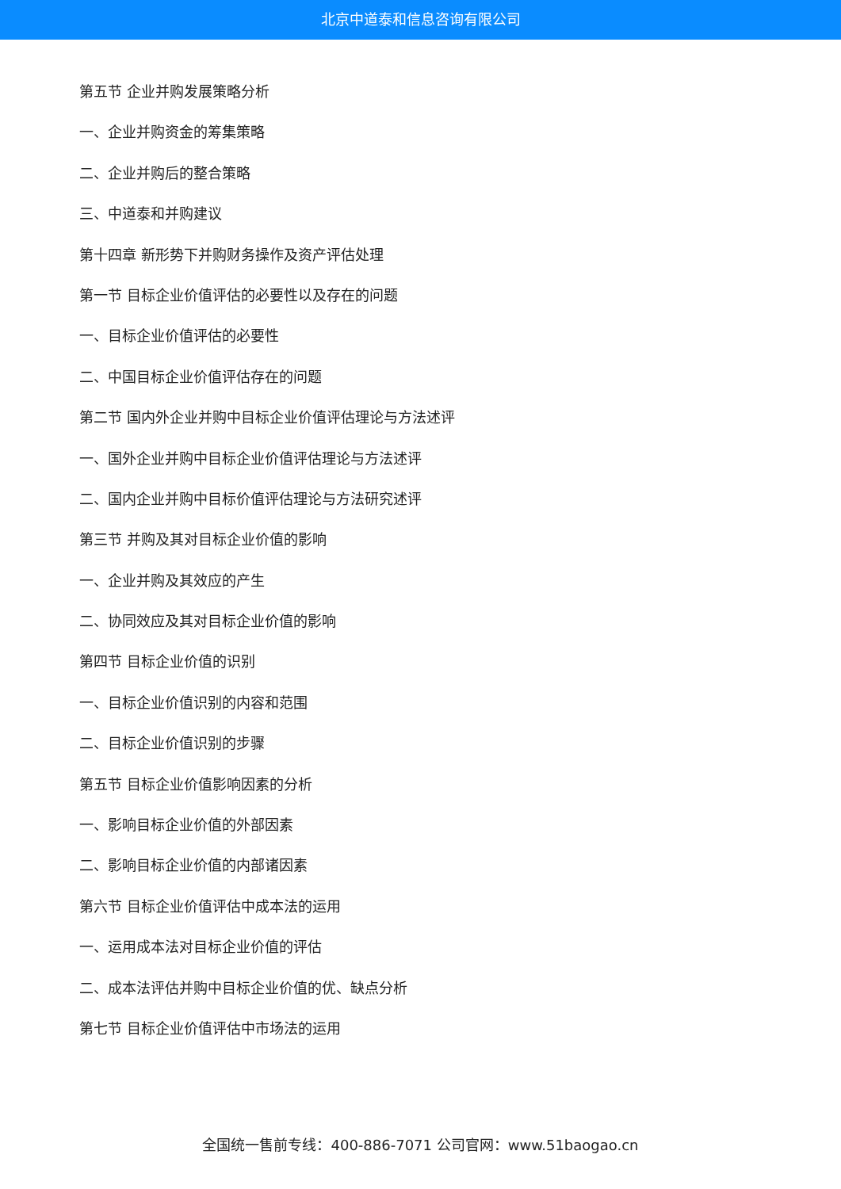北京中道泰和信息咨询有限公司
第五节 企业并购发展策略分析
一、企业并购资金的筹集策略
二、企业并购后的整合策略
三、中道泰和并购建议
第十四章 新形势下并购财务操作及资产评估处理
第一节 目标企业价值评估的必要性以及存在的问题
一、目标企业价值评估的必要性
二、中国目标企业价值评估存在的问题
第二节 国内外企业并购中目标企业价值评估理论与方法述评
一、国外企业并购中目标企业价值评估理论与方法述评
二、国内企业并购中目标价值评估理论与方法研究述评
第三节 并购及其对目标企业价值的影响
一、企业并购及其效应的产生
二、协同效应及其对目标企业价值的影响
第四节 目标企业价值的识别
一、目标企业价值识别的内容和范围
二、目标企业价值识别的步骤
第五节 目标企业价值影响因素的分析
一、影响目标企业价值的外部因素
二、影响目标企业价值的内部诸因素
第六节 目标企业价值评估中成本法的运用
一、运用成本法对目标企业价值的评估
二、成本法评估并购中目标企业价值的优、缺点分析
第七节 目标企业价值评估中市场法的运用
全国统一售前专线：400-886-7071 公司官网：www.51baogao.cn